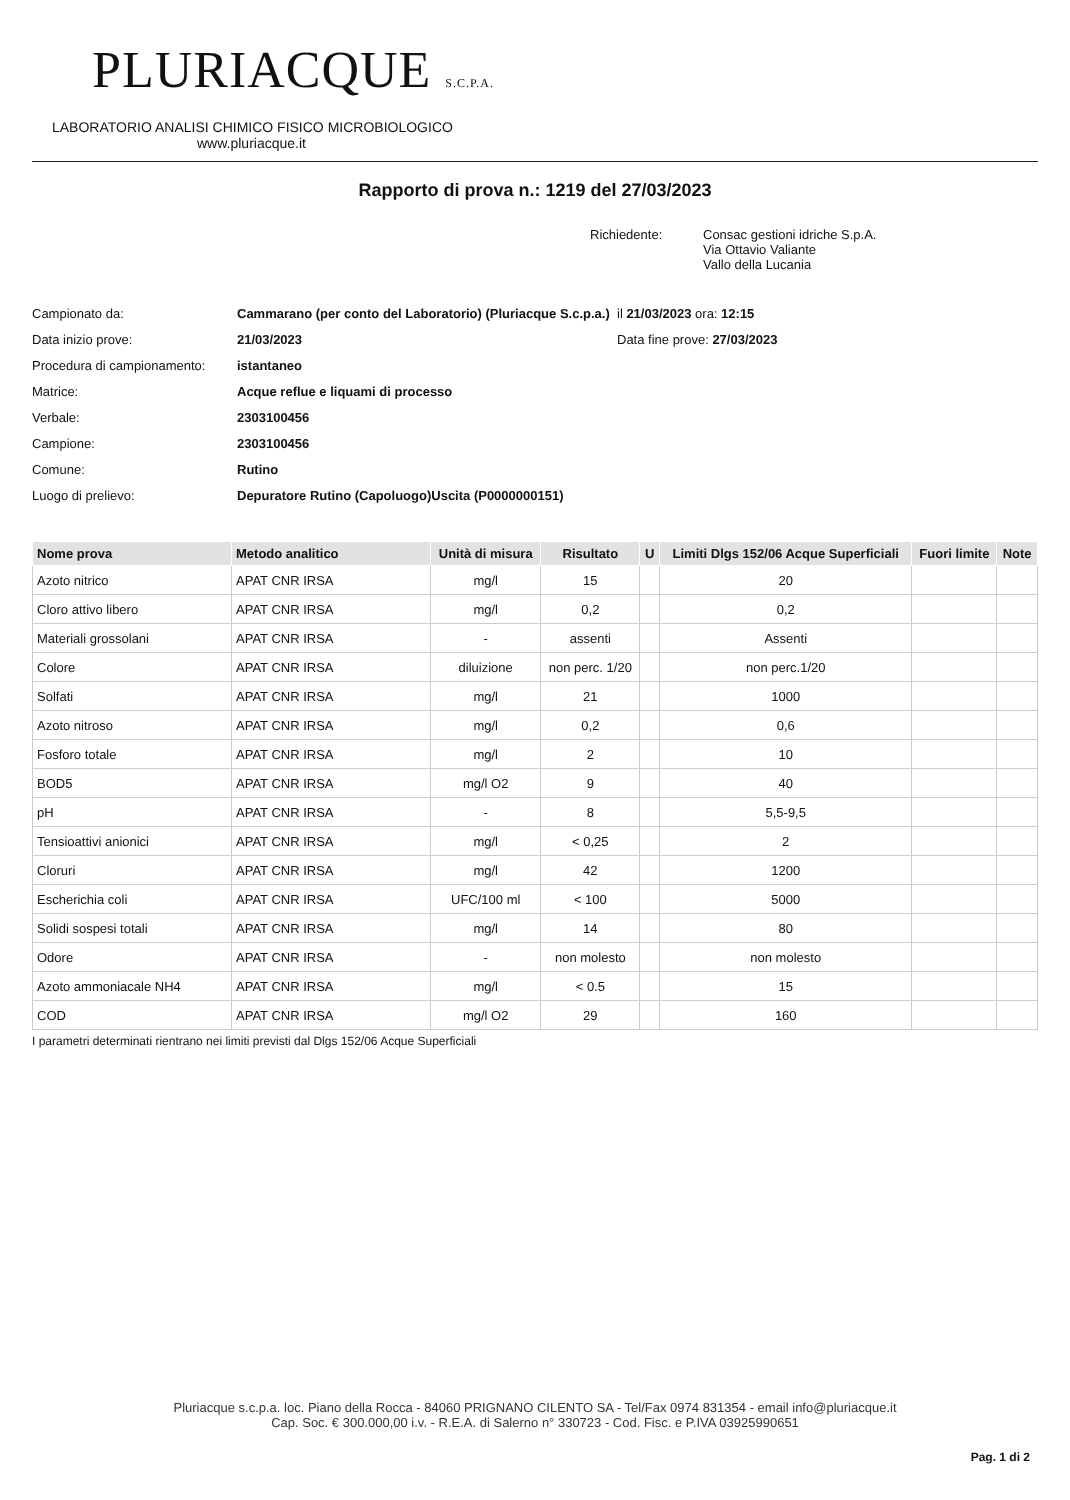PLURIACQUE S.C.P.A.
LABORATORIO ANALISI CHIMICO FISICO MICROBIOLOGICO
www.pluriacque.it
Rapporto di prova n.: 1219 del 27/03/2023
Richiedente: Consac gestioni idriche S.p.A.
Via Ottavio Valiante
Vallo della Lucania
Campionato da: Cammarano (per conto del Laboratorio) (Pluriacque S.c.p.a.)
il 21/03/2023 ora: 12:15
Data inizio prove: 21/03/2023 Data fine prove: 27/03/2023
Procedura di campionamento:
istantaneo
Matrice: Acque reflue e liquami di processo
Verbale: 2303100456
Campione: 2303100456
Comune: Rutino
Luogo di prelievo: Depuratore Rutino (Capoluogo)Uscita (P0000000151)
| Nome prova | Metodo analitico | Unità di misura | Risultato | U | Limiti Dlgs 152/06 Acque Superficiali | Fuori limite | Note |
| --- | --- | --- | --- | --- | --- | --- | --- |
| Azoto nitrico | APAT CNR IRSA | mg/l | 15 | | 20 | | |
| Cloro attivo libero | APAT CNR IRSA | mg/l | 0,2 | | 0,2 | | |
| Materiali grossolani | APAT CNR IRSA | - | assenti | | Assenti | | |
| Colore | APAT CNR IRSA | diluizione | non perc. 1/20 | | non perc.1/20 | | |
| Solfati | APAT CNR IRSA | mg/l | 21 | | 1000 | | |
| Azoto nitroso | APAT CNR IRSA | mg/l | 0,2 | | 0,6 | | |
| Fosforo totale | APAT CNR IRSA | mg/l | 2 | | 10 | | |
| BOD5 | APAT CNR IRSA | mg/l O2 | 9 | | 40 | | |
| pH | APAT CNR IRSA | - | 8 | | 5,5-9,5 | | |
| Tensioattivi anionici | APAT CNR IRSA | mg/l | < 0,25 | | 2 | | |
| Cloruri | APAT CNR IRSA | mg/l | 42 | | 1200 | | |
| Escherichia coli | APAT CNR IRSA | UFC/100 ml | < 100 | | 5000 | | |
| Solidi sospesi totali | APAT CNR IRSA | mg/l | 14 | | 80 | | |
| Odore | APAT CNR IRSA | - | non molesto | | non molesto | | |
| Azoto ammoniacale NH4 | APAT CNR IRSA | mg/l | < 0.5 | | 15 | | |
| COD | APAT CNR IRSA | mg/l O2 | 29 | | 160 | | |
I parametri determinati rientrano nei limiti previsti dal Dlgs 152/06 Acque Superficiali
Pluriacque s.c.p.a. loc. Piano della Rocca - 84060 PRIGNANO CILENTO SA - Tel/Fax 0974 831354 - email info@pluriacque.it
Cap. Soc. € 300.000,00 i.v. - R.E.A. di Salerno n° 330723 - Cod. Fisc. e P.IVA 03925990651
Pag. 1 di 2